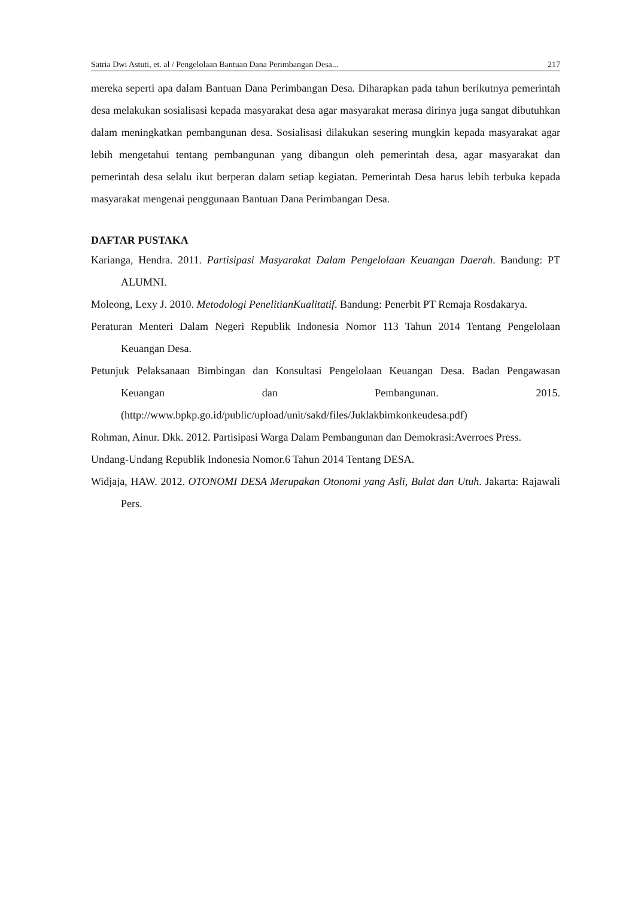Satria Dwi Astuti, et. al / Pengelolaan Bantuan Dana Perimbangan Desa... 217
mereka seperti apa dalam Bantuan Dana Perimbangan Desa. Diharapkan pada tahun berikutnya pemerintah desa melakukan sosialisasi kepada masyarakat desa agar masyarakat merasa dirinya juga sangat dibutuhkan dalam meningkatkan pembangunan desa. Sosialisasi dilakukan sesering mungkin kepada masyarakat agar lebih mengetahui tentang pembangunan yang dibangun oleh pemerintah desa, agar masyarakat dan pemerintah desa selalu ikut berperan dalam setiap kegiatan. Pemerintah Desa harus lebih terbuka kepada masyarakat mengenai penggunaan Bantuan Dana Perimbangan Desa.
DAFTAR PUSTAKA
Karianga, Hendra. 2011. Partisipasi Masyarakat Dalam Pengelolaan Keuangan Daerah. Bandung: PT ALUMNI.
Moleong, Lexy J. 2010. Metodologi PenelitianKualitatif. Bandung: Penerbit PT Remaja Rosdakarya.
Peraturan Menteri Dalam Negeri Republik Indonesia Nomor 113 Tahun 2014 Tentang Pengelolaan Keuangan Desa.
Petunjuk Pelaksanaan Bimbingan dan Konsultasi Pengelolaan Keuangan Desa. Badan Pengawasan Keuangan dan Pembangunan. 2015. (http://www.bpkp.go.id/public/upload/unit/sakd/files/Juklakbimkonkeudesa.pdf)
Rohman, Ainur. Dkk. 2012. Partisipasi Warga Dalam Pembangunan dan Demokrasi:Averroes Press.
Undang-Undang Republik Indonesia Nomor.6 Tahun 2014 Tentang DESA.
Widjaja, HAW. 2012. OTONOMI DESA Merupakan Otonomi yang Asli, Bulat dan Utuh. Jakarta: Rajawali Pers.